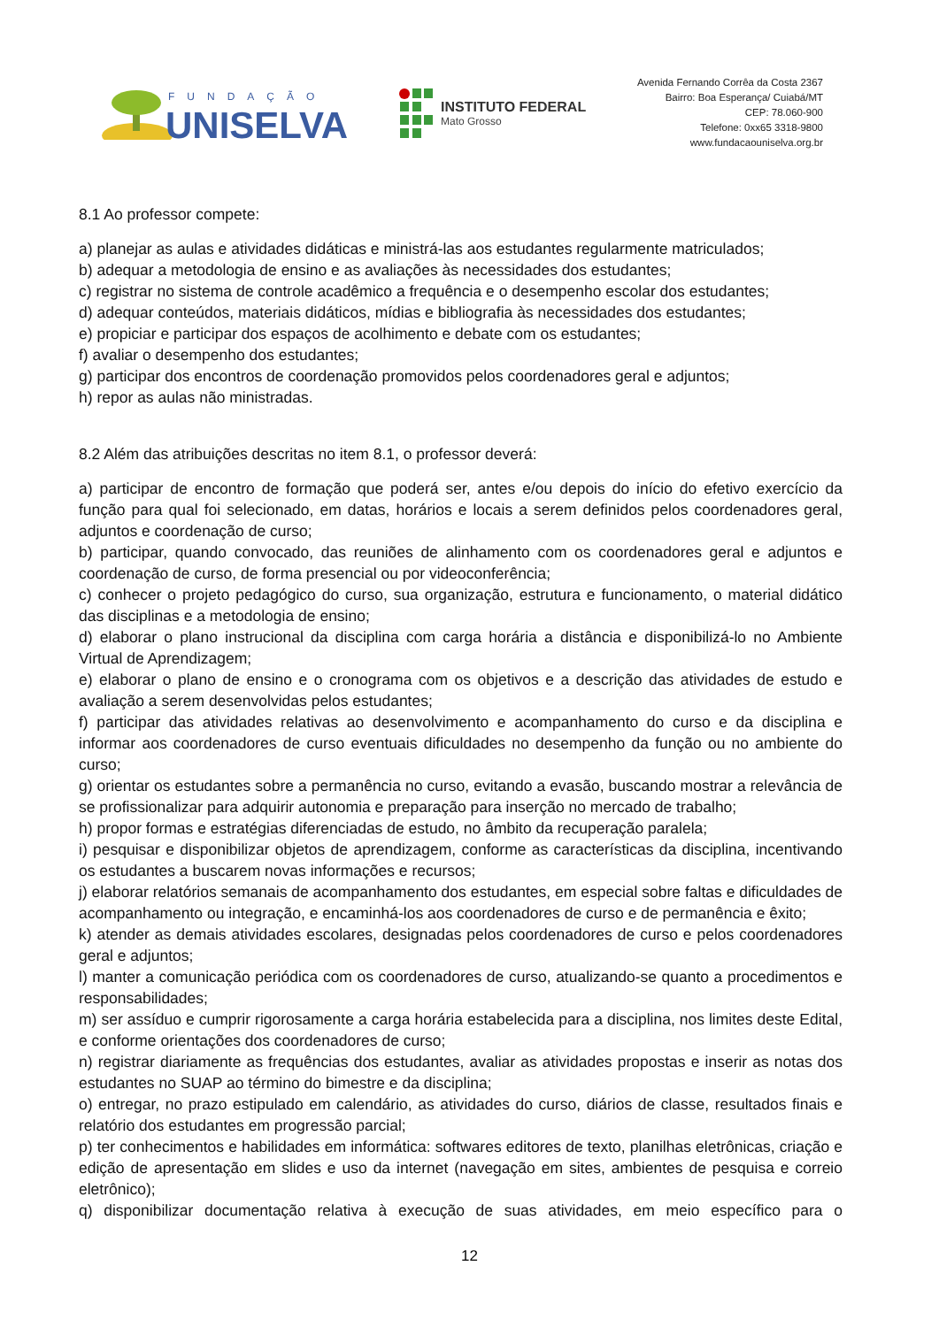FUNDAÇÃO
UNISELVA
INSTITUTO FEDERAL
Mato Grosso
Avenida Fernando Corrêa da Costa 2367
Bairro: Boa Esperança/ Cuiabá/MT
CEP: 78.060-900
Telefone: 0xx65 3318-9800
www.fundacaouniselva.org.br
8.1 Ao professor compete:
a) planejar as aulas e atividades didáticas e ministrá-las aos estudantes regularmente matriculados;
b) adequar a metodologia de ensino e as avaliações às necessidades dos estudantes;
c) registrar no sistema de controle acadêmico a frequência e o desempenho escolar dos estudantes;
d) adequar conteúdos, materiais didáticos, mídias e bibliografia às necessidades dos estudantes;
e) propiciar e participar dos espaços de acolhimento e debate com os estudantes;
f) avaliar o desempenho dos estudantes;
g) participar dos encontros de coordenação promovidos pelos coordenadores geral e adjuntos;
h) repor as aulas não ministradas.
8.2 Além das atribuições descritas no item 8.1, o professor deverá:
a) participar de encontro de formação que poderá ser, antes e/ou depois do início do efetivo exercício da função para qual foi selecionado, em datas, horários e locais a serem definidos pelos coordenadores geral, adjuntos e coordenação de curso;
b) participar, quando convocado, das reuniões de alinhamento com os coordenadores geral e adjuntos e coordenação de curso, de forma presencial ou por videoconferência;
c) conhecer o projeto pedagógico do curso, sua organização, estrutura e funcionamento, o material didático das disciplinas e a metodologia de ensino;
d) elaborar o plano instrucional da disciplina com carga horária a distância e disponibilizá-lo no Ambiente Virtual de Aprendizagem;
e) elaborar o plano de ensino e o cronograma com os objetivos e a descrição das atividades de estudo e avaliação a serem desenvolvidas pelos estudantes;
f) participar das atividades relativas ao desenvolvimento e acompanhamento do curso e da disciplina e informar aos coordenadores de curso eventuais dificuldades no desempenho da função ou no ambiente do curso;
g) orientar os estudantes sobre a permanência no curso, evitando a evasão, buscando mostrar a relevância de se profissionalizar para adquirir autonomia e preparação para inserção no mercado de trabalho;
h) propor formas e estratégias diferenciadas de estudo, no âmbito da recuperação paralela;
i) pesquisar e disponibilizar objetos de aprendizagem, conforme as características da disciplina, incentivando os estudantes a buscarem novas informações e recursos;
j) elaborar relatórios semanais de acompanhamento dos estudantes, em especial sobre faltas e dificuldades de acompanhamento ou integração, e encaminhá-los aos coordenadores de curso e de permanência e êxito;
k) atender as demais atividades escolares, designadas pelos coordenadores de curso e pelos coordenadores geral e adjuntos;
l) manter a comunicação periódica com os coordenadores de curso, atualizando-se quanto a procedimentos e responsabilidades;
m) ser assíduo e cumprir rigorosamente a carga horária estabelecida para a disciplina, nos limites deste Edital, e conforme orientações dos coordenadores de curso;
n) registrar diariamente as frequências dos estudantes, avaliar as atividades propostas e inserir as notas dos estudantes no SUAP ao término do bimestre e da disciplina;
o) entregar, no prazo estipulado em calendário, as atividades do curso, diários de classe, resultados finais e relatório dos estudantes em progressão parcial;
p) ter conhecimentos e habilidades em informática: softwares editores de texto, planilhas eletrônicas, criação e edição de apresentação em slides e uso da internet (navegação em sites, ambientes de pesquisa e correio eletrônico);
q) disponibilizar documentação relativa à execução de suas atividades, em meio específico para o
12